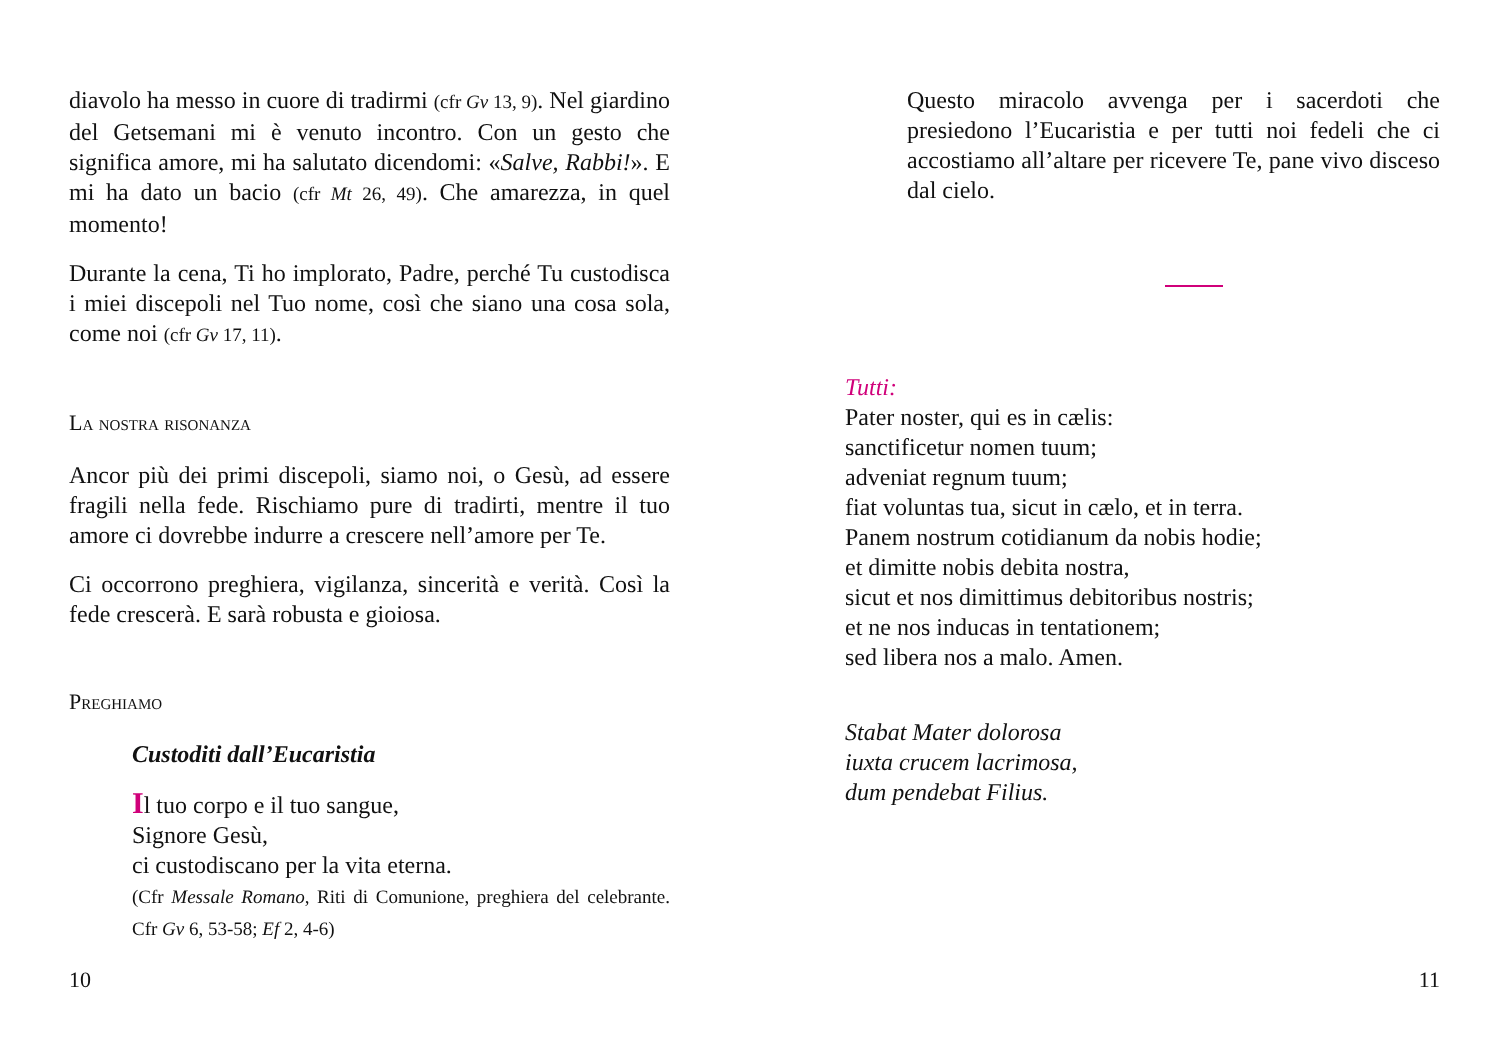diavolo ha messo in cuore di tradirmi (cfr Gv 13, 9). Nel giardino del Getsemani mi è venuto incontro. Con un gesto che significa amore, mi ha salutato dicendomi: «Salve, Rabbi!». E mi ha dato un bacio (cfr Mt 26, 49). Che amarezza, in quel momento!
Durante la cena, Ti ho implorato, Padre, perché Tu custodisca i miei discepoli nel Tuo nome, così che siano una cosa sola, come noi (cfr Gv 17, 11).
La nostra risonanza
Ancor più dei primi discepoli, siamo noi, o Gesù, ad essere fragili nella fede. Rischiamo pure di tradirti, mentre il tuo amore ci dovrebbe indurre a crescere nell’amore per Te.
Ci occorrono preghiera, vigilanza, sincerità e verità. Così la fede crescerà. E sarà robusta e gioiosa.
Preghiamo
Custoditi dall’Eucaristia
Il tuo corpo e il tuo sangue,
Signore Gesù,
ci custodiscano per la vita eterna.
(Cfr Messale Romano, Riti di Comunione, preghiera del celebrante. Cfr Gv 6, 53-58; Ef 2, 4-6)
10
Questo miracolo avvenga per i sacerdoti che presiedono l’Eucaristia e per tutti noi fedeli che ci accostiamo all’altare per ricevere Te, pane vivo disceso dal cielo.
Tutti:
Pater noster, qui es in cælis:
sanctificetur nomen tuum;
adveniat regnum tuum;
fiat voluntas tua, sicut in cælo, et in terra.
Panem nostrum cotidianum da nobis hodie;
et dimitte nobis debita nostra,
sicut et nos dimittimus debitoribus nostris;
et ne nos inducas in tentationem;
sed libera nos a malo. Amen.
Stabat Mater dolorosa
iuxta crucem lacrimosa,
dum pendebat Filius.
11